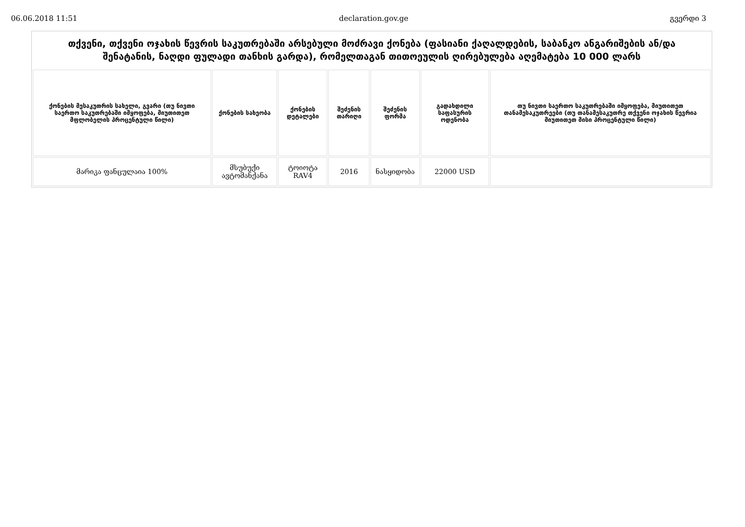06.06.2018 11:51 declaration.gov.ge გვერდი 3
თქვენი, თქვენი ოჯახის წევრის საკუთრებაში არსებული მოძრავი ქონება (ფასიანი ქაღალდების, საბანკო ანგარიშების ან/და შენატანის, ნაღდი ფულადი თანხის გარდა), რომელთაგან თითოეულის ღირებულება აღემატება 10 000 ლარს
| ქონების მესაკუთრის სახელი, გვარი (თუ ნივთი საერთო საკუთრებაში იმყოფება, მიუთითეთ მფლობელის პროცენტული წილი) | ქონების სახეობა | ქონების დეტალები | შეძენის თარიღი | შეძენის ფორმა | გადახდილი საფასურის ოდენობა | თუ ნივთი საერთო საკუთრებაში იმყოფება, მიუთითეთ თანამესაკუთრეები (თუ თანამესაკუთრე თქვენი ოჯახის წევრია მიუთითეთ მისი პროცენტული წილი) |
| --- | --- | --- | --- | --- | --- | --- |
| მარიკა ფანცულაია 100% | მსუბუქი ავტომანქანა | ტოიოტა RAV4 | 2016 | ნასყიდობა | 22000 USD | |